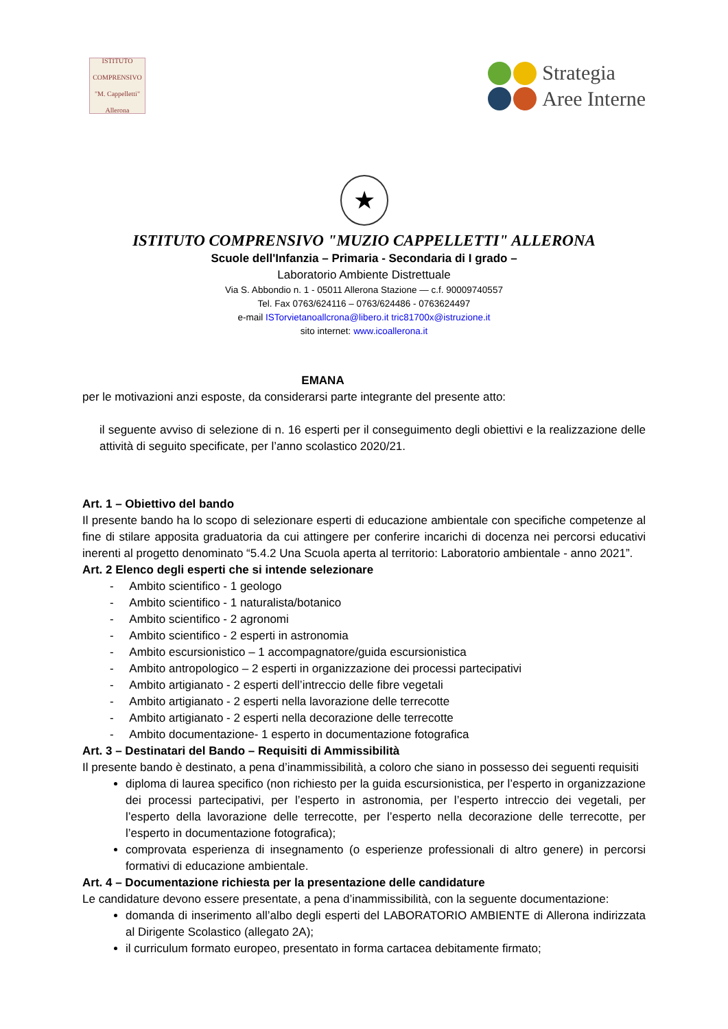ISTITUTO COMPRENSIVO "M. Cappelletti" Allerona
Strategia
Aree Interne
★
ISTITUTO COMPRENSIVO "MUZIO CAPPELLETTI" ALLERONA
Scuole dell'Infanzia – Primaria - Secondaria di I grado –
Laboratorio Ambiente Distrettuale
Via S. Abbondio n. 1 - 05011 Allerona Stazione — c.f. 90009740557
Tel. Fax 0763/624116 – 0763/624486 - 0763624497
e-mail ISTorvietanoallcrona@libero.it tric81700x@istruzione.it
sito internet: www.icoallerona.it
EMANA
per le motivazioni anzi esposte, da considerarsi parte integrante del presente atto:
il seguente avviso di selezione di n. 16 esperti per il conseguimento degli obiettivi e la realizzazione delle attività di seguito specificate, per l’anno scolastico 2020/21.
Art. 1 – Obiettivo del bando
Il presente bando ha lo scopo di selezionare esperti di educazione ambientale con specifiche competenze al fine di stilare apposita graduatoria da cui attingere per conferire incarichi di docenza nei percorsi educativi inerenti al progetto denominato “5.4.2 Una Scuola aperta al territorio: Laboratorio ambientale - anno 2021”.
Art. 2 Elenco degli esperti che si intende selezionare
- Ambito scientifico - 1 geologo
- Ambito scientifico - 1 naturalista/botanico
- Ambito scientifico - 2 agronomi
- Ambito scientifico - 2 esperti in astronomia
- Ambito escursionistico – 1 accompagnatore/guida escursionistica
- Ambito antropologico – 2 esperti in organizzazione dei processi partecipativi
- Ambito artigianato - 2 esperti dell’intreccio delle fibre vegetali
- Ambito artigianato - 2 esperti nella lavorazione delle terrecotte
- Ambito artigianato - 2 esperti nella decorazione delle terrecotte
- Ambito documentazione- 1 esperto in documentazione fotografica
Art. 3 – Destinatari del Bando – Requisiti di Ammissibilità
Il presente bando è destinato, a pena d’inammissibilità, a coloro che siano in possesso dei seguenti requisiti
diploma di laurea specifico (non richiesto per la guida escursionistica, per l’esperto in organizzazione dei processi partecipativi, per l’esperto in astronomia, per l’esperto intreccio dei vegetali, per l’esperto della lavorazione delle terrecotte, per l’esperto nella decorazione delle terrecotte, per l’esperto in documentazione fotografica);
comprovata esperienza di insegnamento (o esperienze professionali di altro genere) in percorsi formativi di educazione ambientale.
Art. 4 – Documentazione richiesta per la presentazione delle candidature
Le candidature devono essere presentate, a pena d’inammissibilità, con la seguente documentazione:
domanda di inserimento all’albo degli esperti del LABORATORIO AMBIENTE di Allerona indirizzata al Dirigente Scolastico (allegato 2A);
il curriculum formato europeo, presentato in forma cartacea debitamente firmato;